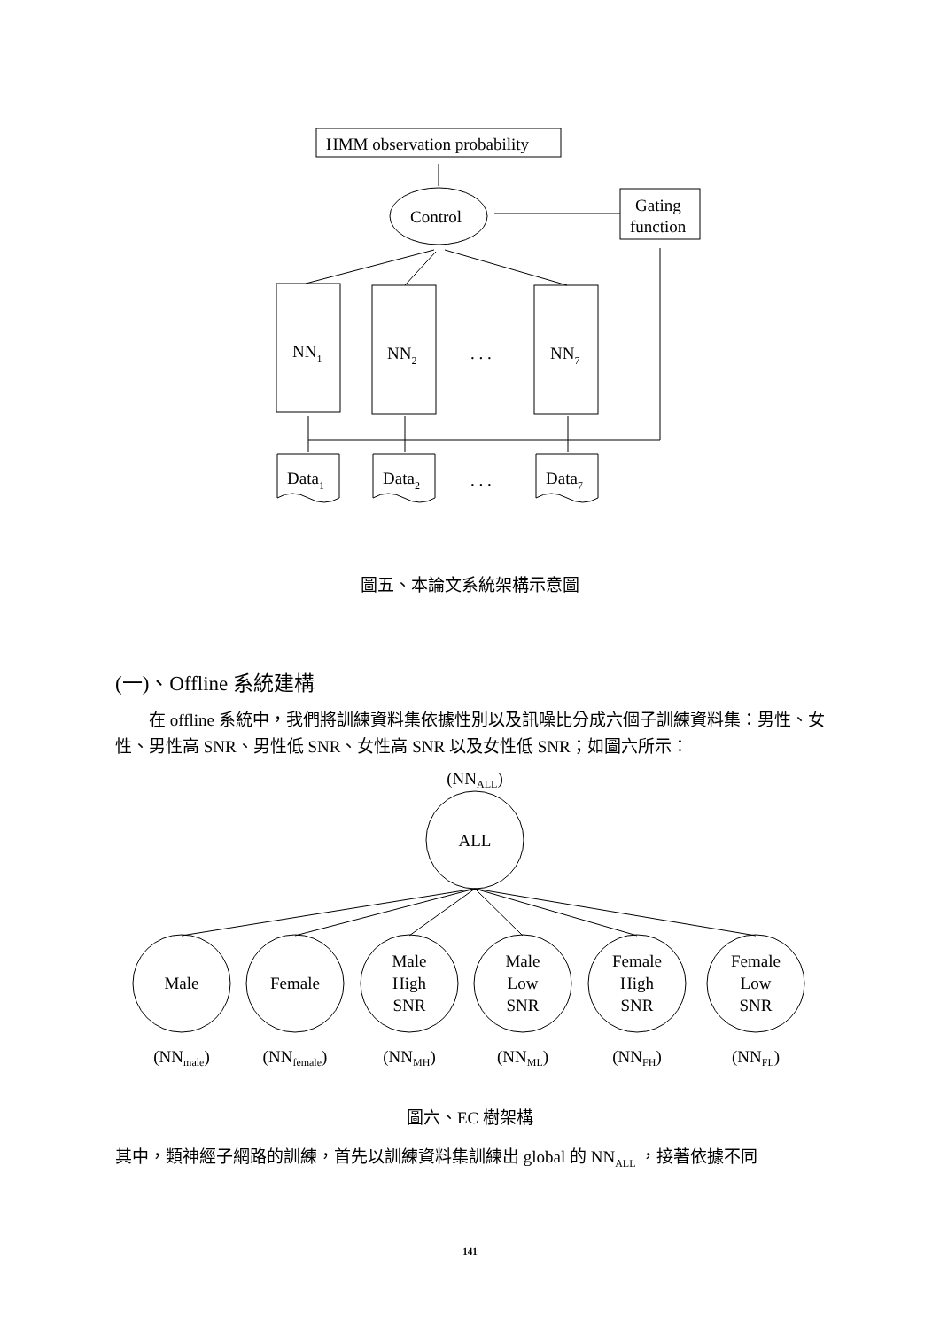HMM observation probability
Control
Gating
function
NN1
NN2
. . .
NN7
Data1
Data2
. . .
Data7
圖五、本論文系統架構示意圖
(一)、Offline 系統建構
在 offline 系統中，我們將訓練資料集依據性別以及訊噪比分成六個子訓練資料集：男性、女性、男性高 SNR、男性低 SNR、女性高 SNR 以及女性低 SNR；如圖六所示：
(NNALL)
ALL
Male
Female
Male
High
SNR
Male
Low
SNR
Female
High
SNR
Female
Low
SNR
(NNmale)
(NNfemale)
(NNMH)
(NNML)
(NNFH)
(NNFL)
圖六、EC 樹架構
其中，類神經子網路的訓練，首先以訓練資料集訓練出 global 的 NN<sub>ALL</sub> ，接著依據不同
141